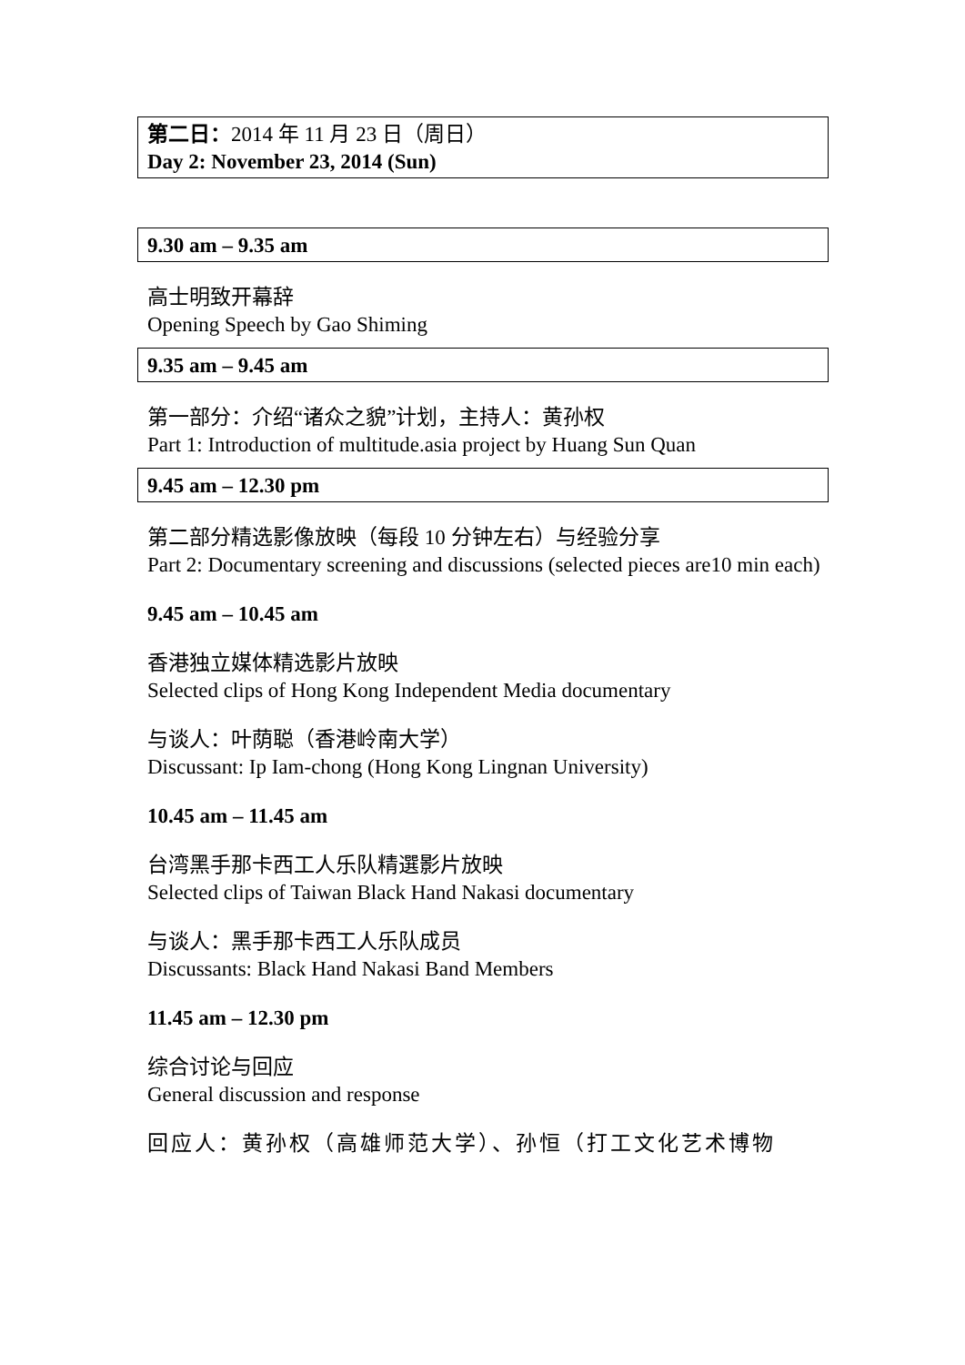第二日：2014 年 11 月 23 日（周日）
Day 2: November 23, 2014 (Sun)
9.30 am – 9.35 am
高士明致开幕辞
Opening Speech by Gao Shiming
9.35 am – 9.45 am
第一部分：介绍“诸众之貌”计划，主持人：黄孙权
Part 1: Introduction of multitude.asia project by Huang Sun Quan
9.45 am – 12.30 pm
第二部分精选影像放映（每段 10 分钟左右）与经验分享
Part 2: Documentary screening and discussions (selected pieces are10 min each)
9.45 am – 10.45 am
香港独立媒体精选影片放映
Selected clips of Hong Kong Independent Media documentary
与谈人：叶荫聪（香港岭南大学）
Discussant: Ip Iam-chong (Hong Kong Lingnan University)
10.45 am – 11.45 am
台湾黑手那卡西工人乐队精選影片放映
Selected clips of Taiwan Black Hand Nakasi documentary
与谈人：黑手那卡西工人乐队成员
Discussants: Black Hand Nakasi Band Members
11.45 am – 12.30 pm
综合讨论与回应
General discussion and response
回应人：黄孙权（高雄师范大学）、孙恒（打工文化艺术博物